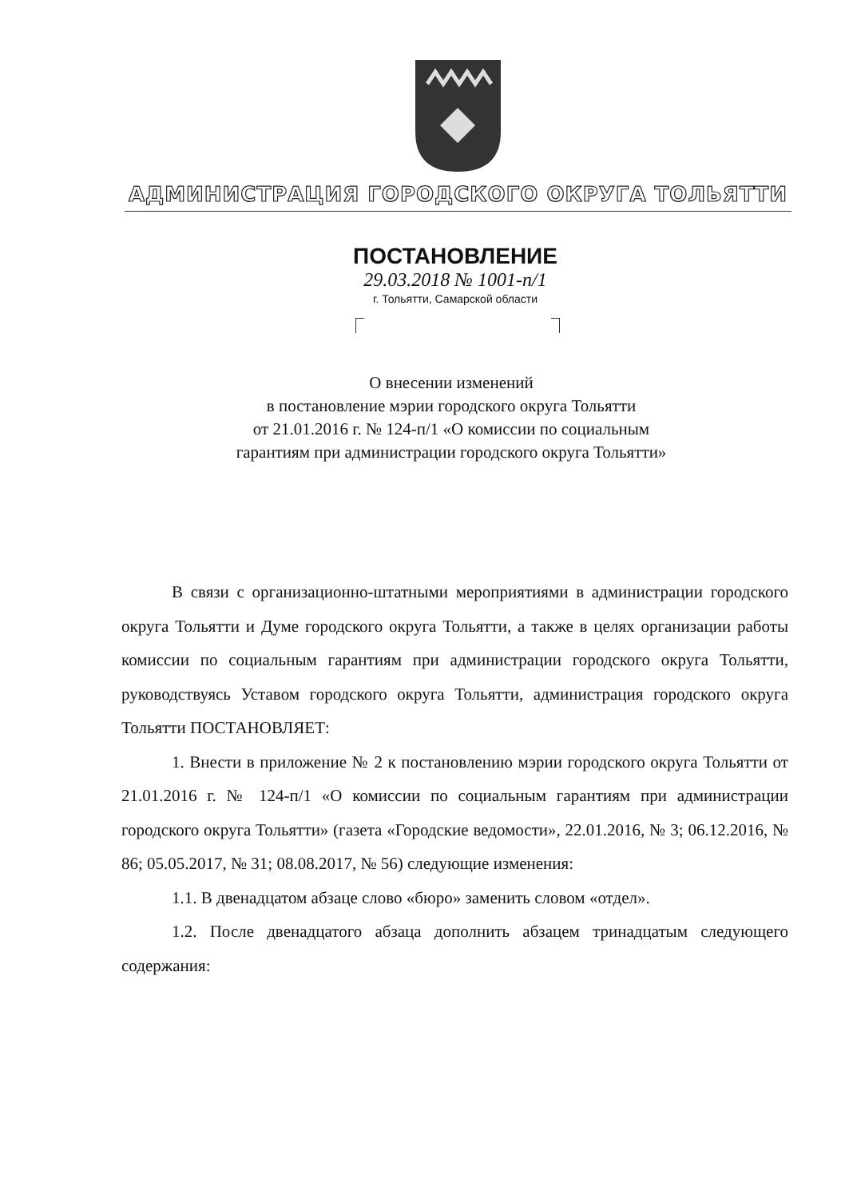АДМИНИСТРАЦИЯ ГОРОДСКОГО ОКРУГА ТОЛЬЯТТИ
ПОСТАНОВЛЕНИЕ
29.03.2018 № 1001-п/1
г. Тольятти, Самарской области
О внесении изменений
в постановление мэрии городского округа Тольятти
от 21.01.2016 г. № 124-п/1 «О комиссии по социальным
гарантиям при администрации городского округа Тольятти»
В связи с организационно-штатными мероприятиями в администрации городского округа Тольятти и Думе городского округа Тольятти, а также в целях организации работы комиссии по социальным гарантиям при администрации городского округа Тольятти, руководствуясь Уставом городского округа Тольятти, администрация городского округа Тольятти ПОСТАНОВЛЯЕТ:
1. Внести в приложение № 2 к постановлению мэрии городского округа Тольятти от 21.01.2016 г. № 124-п/1 «О комиссии по социальным гарантиям при администрации городского округа Тольятти» (газета «Городские ведомости», 22.01.2016, № 3; 06.12.2016, № 86; 05.05.2017, № 31; 08.08.2017, № 56) следующие изменения:
1.1. В двенадцатом абзаце слово «бюро» заменить словом «отдел».
1.2. После двенадцатого абзаца дополнить абзацем тринадцатым следующего содержания: